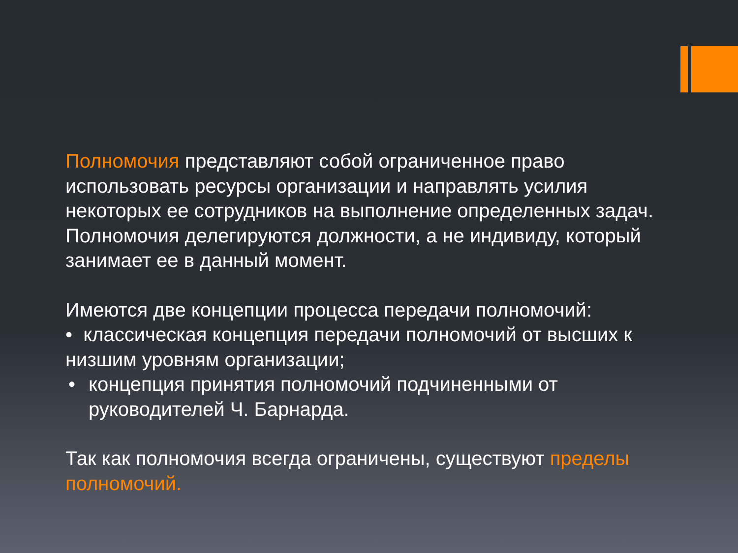Полномочия представляют собой ограниченное право использовать ресурсы организации и направлять усилия некоторых ее сотрудников на выполнение определенных задач. Полномочия делегируются должности, а не индивиду, который занимает ее в данный момент.
Имеются две концепции процесса передачи полномочий:
• классическая концепция передачи полномочий от высших к низшим уровням организации;
• концепция принятия полномочий подчиненными от руководителей Ч. Барнарда.
Так как полномочия всегда ограничены, существуют пределы полномочий.